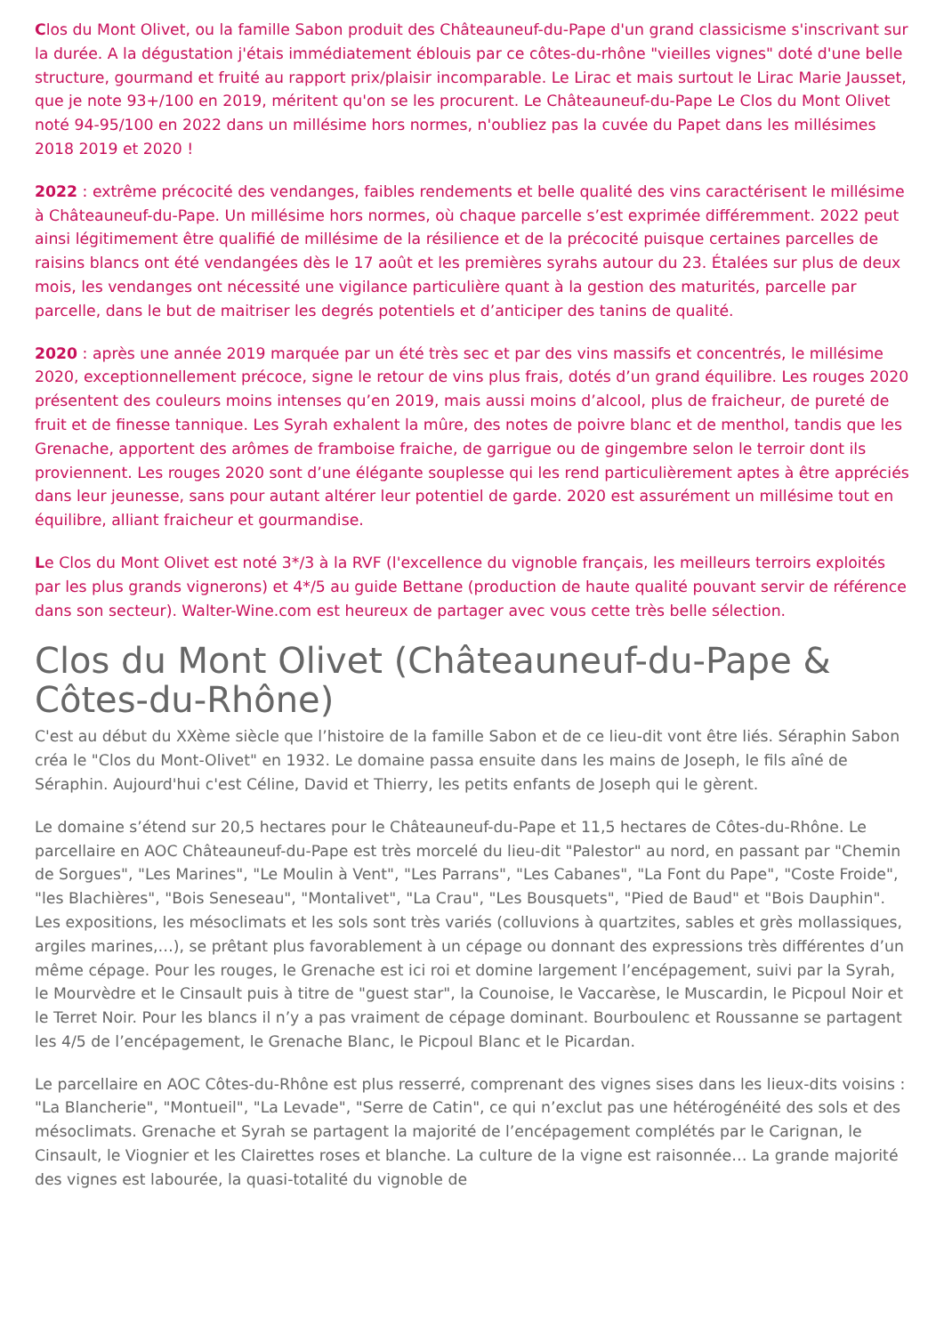Clos du Mont Olivet, ou la famille Sabon produit des Châteauneuf-du-Pape d'un grand classicisme s'inscrivant sur la durée. A la dégustation j'étais immédiatement éblouis par ce côtes-du-rhône "vieilles vignes" doté d'une belle structure, gourmand et fruité au rapport prix/plaisir incomparable. Le Lirac et mais surtout le Lirac Marie Jausset, que je note 93+/100 en 2019, méritent qu'on se les procurent. Le Châteauneuf-du-Pape Le Clos du Mont Olivet noté 94-95/100 en 2022 dans un millésime hors normes, n'oubliez pas la cuvée du Papet dans les millésimes 2018 2019 et 2020 !
2022 : extrême précocité des vendanges, faibles rendements et belle qualité des vins caractérisent le millésime à Châteauneuf-du-Pape. Un millésime hors normes, où chaque parcelle s’est exprimée différemment. 2022 peut ainsi légitimement être qualifié de millésime de la résilience et de la précocité puisque certaines parcelles de raisins blancs ont été vendangées dès le 17 août et les premières syrahs autour du 23. Étalées sur plus de deux mois, les vendanges ont nécessité une vigilance particulière quant à la gestion des maturités, parcelle par parcelle, dans le but de maitriser les degrés potentiels et d’anticiper des tanins de qualité.
2020 : après une année 2019 marquée par un été très sec et par des vins massifs et concentrés, le millésime 2020, exceptionnellement précoce, signe le retour de vins plus frais, dotés d’un grand équilibre. Les rouges 2020 présentent des couleurs moins intenses qu’en 2019, mais aussi moins d’alcool, plus de fraicheur, de pureté de fruit et de finesse tannique. Les Syrah exhalent la mûre, des notes de poivre blanc et de menthol, tandis que les Grenache, apportent des arômes de framboise fraiche, de garrigue ou de gingembre selon le terroir dont ils proviennent. Les rouges 2020 sont d’une élégante souplesse qui les rend particulièrement aptes à être appréciés dans leur jeunesse, sans pour autant altérer leur potentiel de garde. 2020 est assurément un millésime tout en équilibre, alliant fraicheur et gourmandise.
Le Clos du Mont Olivet est noté 3*/3 à la RVF (l'excellence du vignoble français, les meilleurs terroirs exploités par les plus grands vignerons) et 4*/5 au guide Bettane (production de haute qualité pouvant servir de référence dans son secteur). Walter-Wine.com est heureux de partager avec vous cette très belle sélection.
Clos du Mont Olivet (Châteauneuf-du-Pape & Côtes-du-Rhône)
C'est au début du XXème siècle que l’histoire de la famille Sabon et de ce lieu-dit vont être liés. Séraphin Sabon créa le "Clos du Mont-Olivet" en 1932. Le domaine passa ensuite dans les mains de Joseph, le fils aîné de Séraphin. Aujourd'hui c'est Céline, David et Thierry, les petits enfants de Joseph qui le gèrent.
Le domaine s’étend sur 20,5 hectares pour le Châteauneuf-du-Pape et 11,5 hectares de Côtes-du-Rhône. Le parcellaire en AOC Châteauneuf-du-Pape est très morcelé du lieu-dit "Palestor" au nord, en passant par "Chemin de Sorgues", "Les Marines", "Le Moulin à Vent", "Les Parrans", "Les Cabanes", "La Font du Pape", "Coste Froide", "les Blachières", "Bois Seneseau", "Montalivet", "La Crau", "Les Bousquets", "Pied de Baud" et "Bois Dauphin". Les expositions, les mésoclimats et les sols sont très variés (colluvions à quartzites, sables et grès mollassiques, argiles marines,…), se prêtant plus favorablement à un cépage ou donnant des expressions très différentes d’un même cépage. Pour les rouges, le Grenache est ici roi et domine largement l’encépagement, suivi par la Syrah, le Mourvèdre et le Cinsault puis à titre de "guest star", la Counoise, le Vaccarèse, le Muscardin, le Picpoul Noir et le Terret Noir. Pour les blancs il n’y a pas vraiment de cépage dominant. Bourboulenc et Roussanne se partagent les 4/5 de l’encépagement, le Grenache Blanc, le Picpoul Blanc et le Picardan.
Le parcellaire en AOC Côtes-du-Rhône est plus resserré, comprenant des vignes sises dans les lieux-dits voisins : "La Blancherie", "Montueil", "La Levade", "Serre de Catin", ce qui n’exclut pas une hétérogénéité des sols et des mésoclimats. Grenache et Syrah se partagent la majorité de l’encépagement complétés par le Carignan, le Cinsault, le Viognier et les Clairettes roses et blanche. La culture de la vigne est raisonnée… La grande majorité des vignes est labourée, la quasi-totalité du vignoble de